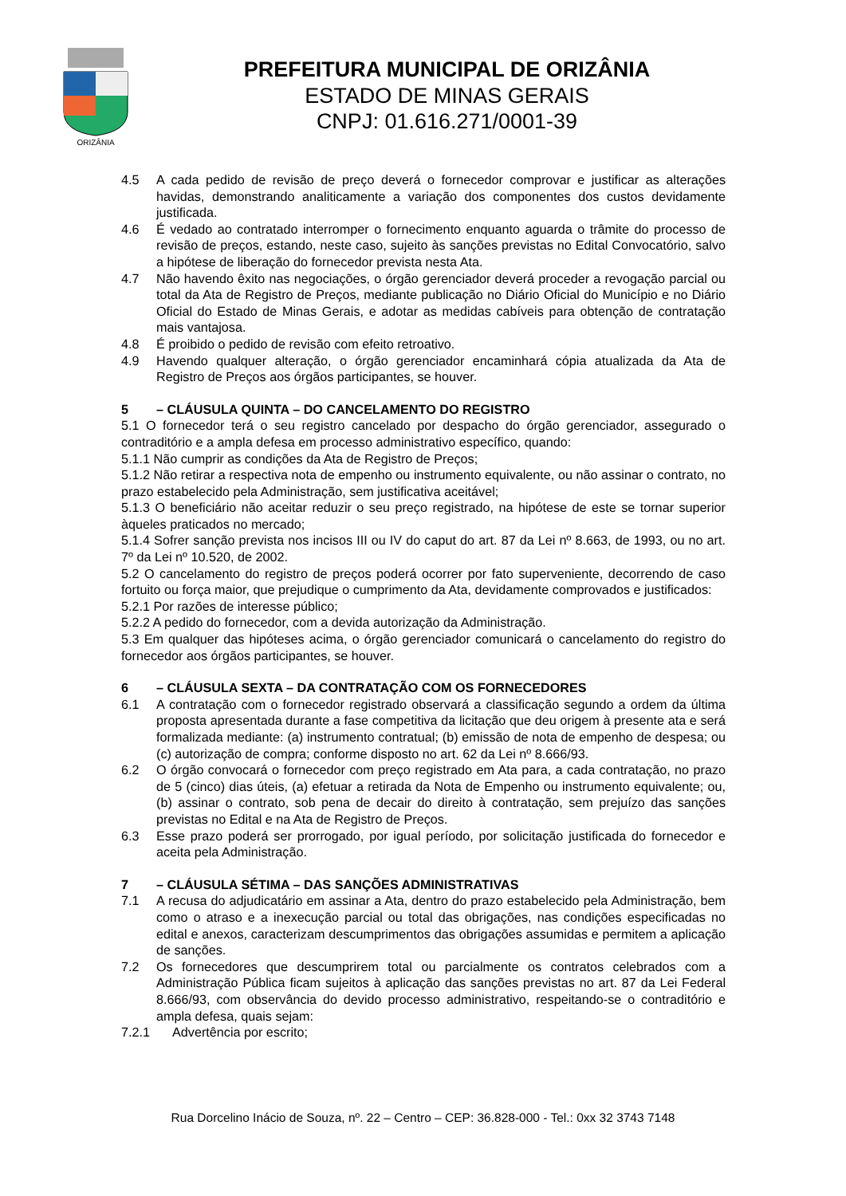ORIZÂNIA
PREFEITURA MUNICIPAL DE ORIZÂNIA
ESTADO DE MINAS GERAIS
CNPJ: 01.616.271/0001-39
4.5 A cada pedido de revisão de preço deverá o fornecedor comprovar e justificar as alterações havidas, demonstrando analiticamente a variação dos componentes dos custos devidamente justificada.
4.6 É vedado ao contratado interromper o fornecimento enquanto aguarda o trâmite do processo de revisão de preços, estando, neste caso, sujeito às sanções previstas no Edital Convocatório, salvo a hipótese de liberação do fornecedor prevista nesta Ata.
4.7 Não havendo êxito nas negociações, o órgão gerenciador deverá proceder a revogação parcial ou total da Ata de Registro de Preços, mediante publicação no Diário Oficial do Município e no Diário Oficial do Estado de Minas Gerais, e adotar as medidas cabíveis para obtenção de contratação mais vantajosa.
4.8 É proibido o pedido de revisão com efeito retroativo.
4.9 Havendo qualquer alteração, o órgão gerenciador encaminhará cópia atualizada da Ata de Registro de Preços aos órgãos participantes, se houver.
5 – CLÁUSULA QUINTA – DO CANCELAMENTO DO REGISTRO
5.1 O fornecedor terá o seu registro cancelado por despacho do órgão gerenciador, assegurado o contraditório e a ampla defesa em processo administrativo específico, quando:
5.1.1 Não cumprir as condições da Ata de Registro de Preços;
5.1.2 Não retirar a respectiva nota de empenho ou instrumento equivalente, ou não assinar o contrato, no prazo estabelecido pela Administração, sem justificativa aceitável;
5.1.3 O beneficiário não aceitar reduzir o seu preço registrado, na hipótese de este se tornar superior àqueles praticados no mercado;
5.1.4 Sofrer sanção prevista nos incisos III ou IV do caput do art. 87 da Lei nº 8.663, de 1993, ou no art. 7º da Lei nº 10.520, de 2002.
5.2 O cancelamento do registro de preços poderá ocorrer por fato superveniente, decorrendo de caso fortuito ou força maior, que prejudique o cumprimento da Ata, devidamente comprovados e justificados:
5.2.1 Por razões de interesse público;
5.2.2 A pedido do fornecedor, com a devida autorização da Administração.
5.3 Em qualquer das hipóteses acima, o órgão gerenciador comunicará o cancelamento do registro do fornecedor aos órgãos participantes, se houver.
6 – CLÁUSULA SEXTA – DA CONTRATAÇÃO COM OS FORNECEDORES
6.1 A contratação com o fornecedor registrado observará a classificação segundo a ordem da última proposta apresentada durante a fase competitiva da licitação que deu origem à presente ata e será formalizada mediante: (a) instrumento contratual; (b) emissão de nota de empenho de despesa; ou (c) autorização de compra; conforme disposto no art. 62 da Lei nº 8.666/93.
6.2 O órgão convocará o fornecedor com preço registrado em Ata para, a cada contratação, no prazo de 5 (cinco) dias úteis, (a) efetuar a retirada da Nota de Empenho ou instrumento equivalente; ou, (b) assinar o contrato, sob pena de decair do direito à contratação, sem prejuízo das sanções previstas no Edital e na Ata de Registro de Preços.
6.3 Esse prazo poderá ser prorrogado, por igual período, por solicitação justificada do fornecedor e aceita pela Administração.
7 – CLÁUSULA SÉTIMA – DAS SANÇÕES ADMINISTRATIVAS
7.1 A recusa do adjudicatário em assinar a Ata, dentro do prazo estabelecido pela Administração, bem como o atraso e a inexecução parcial ou total das obrigações, nas condições especificadas no edital e anexos, caracterizam descumprimentos das obrigações assumidas e permitem a aplicação de sanções.
7.2 Os fornecedores que descumprirem total ou parcialmente os contratos celebrados com a Administração Pública ficam sujeitos à aplicação das sanções previstas no art. 87 da Lei Federal 8.666/93, com observância do devido processo administrativo, respeitando-se o contraditório e ampla defesa, quais sejam:
7.2.1 Advertência por escrito;
Rua Dorcelino Inácio de Souza, nº. 22 – Centro – CEP: 36.828-000 - Tel.: 0xx 32 3743 7148